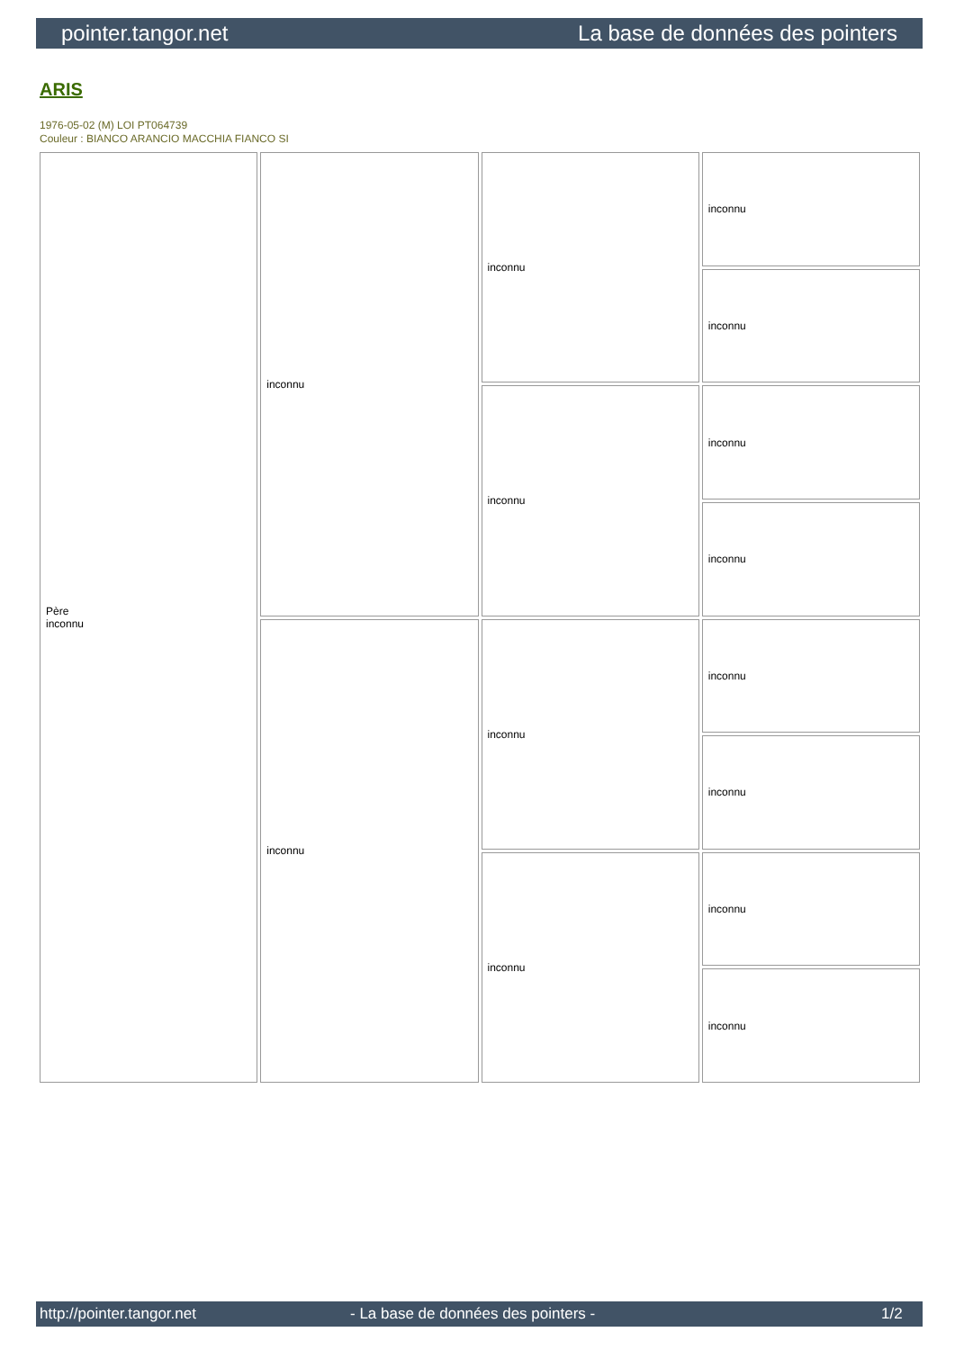pointer.tangor.net La base de données des pointers
ARIS
1976-05-02 (M) LOI PT064739
Couleur : BIANCO ARANCIO MACCHIA FIANCO SI
| Père inconnu | inconnu | inconnu | inconnu |
| | | | inconnu |
| | | inconnu | inconnu |
| | | | inconnu |
| | inconnu | inconnu | inconnu |
| | | | inconnu |
| | | inconnu | inconnu |
| | | | inconnu |
http://pointer.tangor.net - La base de données des pointers - 1/2